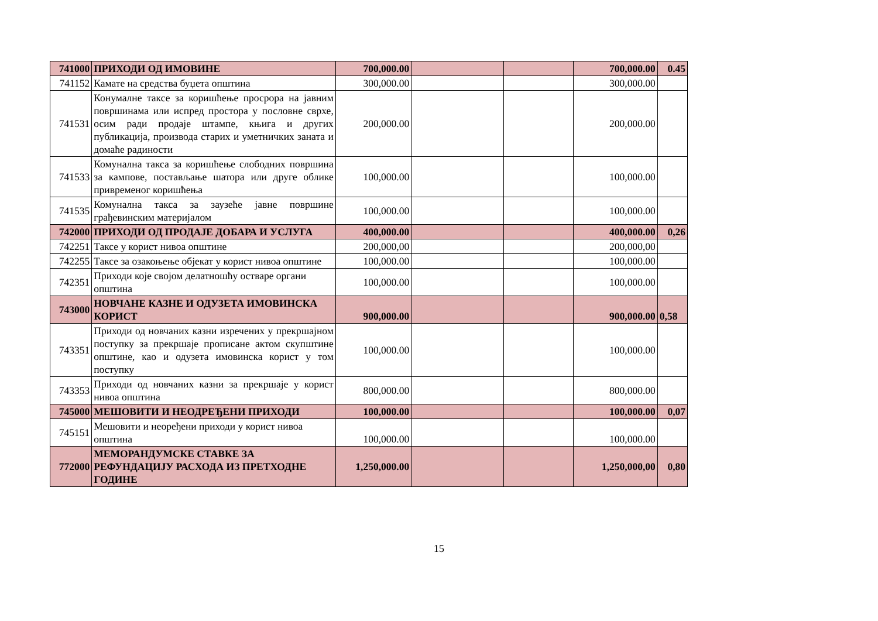| 741000 | ПРИХОДИ ОД ИМОВИНЕ | 700,000.00 | | | 700,000.00 | 0.45 |
| 741152 | Камате на средства буџета општина | 300,000.00 | | | 300,000.00 | |
| 741531 | Конумалне таксе за коришћење просрора на јавним површинама или испред простора у пословне сврхе, осим ради продаје штампе, књига и других публикација, производа старих и уметничких заната и домаће радиности | 200,000.00 | | | 200,000.00 | |
| 741533 | Комунална такса за коришћење слободних површина за кампове, постављање шатора или друге облике привременог коришћења | 100,000.00 | | | 100,000.00 | |
| 741535 | Комунална такса за заузеће јавне површине грађевинским материјалом | 100,000.00 | | | 100,000.00 | |
| 742000 | ПРИХОДИ ОД ПРОДАЈЕ ДОБАРА И УСЛУГА | 400,000.00 | | | 400,000.00 | 0,26 |
| 742251 | Таксе у корист нивоа општине | 200,000,00 | | | 200,000,00 | |
| 742255 | Таксе за озакоњење објекат у корист нивоа општине | 100,000.00 | | | 100,000.00 | |
| 742351 | Приходи које својом делатношћу остваре органи општина | 100,000.00 | | | 100,000.00 | |
| 743000 | НОВЧАНЕ КАЗНЕ И ОДУЗЕТА ИМОВИНСКА КОРИСТ | 900,000.00 | | | 900,000.00 | 0,58 |
| 743351 | Приходи од новчаних казни изречених у прекршајном поступку за прекршаје прописане актом скупштине општине, као и одузета имовинска корист у том поступку | 100,000.00 | | | 100,000.00 | |
| 743353 | Приходи од новчаних казни за прекршаје у корист нивоа општина | 800,000.00 | | | 800,000.00 | |
| 745000 | МЕШОВИТИ И НЕОДРЕЂЕНИ ПРИХОДИ | 100,000.00 | | | 100,000.00 | 0,07 |
| 745151 | Мешовити и неорeђени приходи у корист нивоа општина | 100,000.00 | | | 100,000.00 | |
| 772000 | МЕМОРАНДУМСКЕ СТАВКЕ ЗА РЕФУНДАЦИЈУ РАСХОДА ИЗ ПРЕТХОДНЕ ГОДИНЕ | 1,250,000.00 | | | 1,250,000,00 | 0,80 |
15